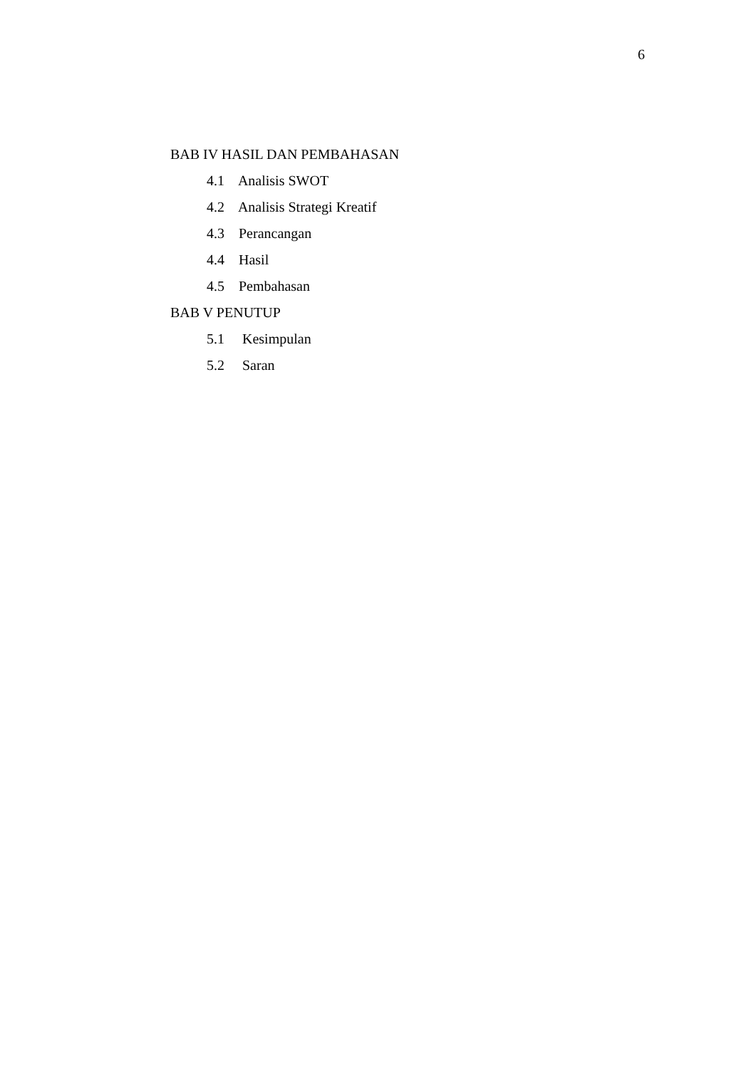6
BAB IV HASIL DAN PEMBAHASAN
4.1 Analisis SWOT
4.2 Analisis Strategi Kreatif
4.3 Perancangan
4.4 Hasil
4.5 Pembahasan
BAB V PENUTUP
5.1 Kesimpulan
5.2 Saran